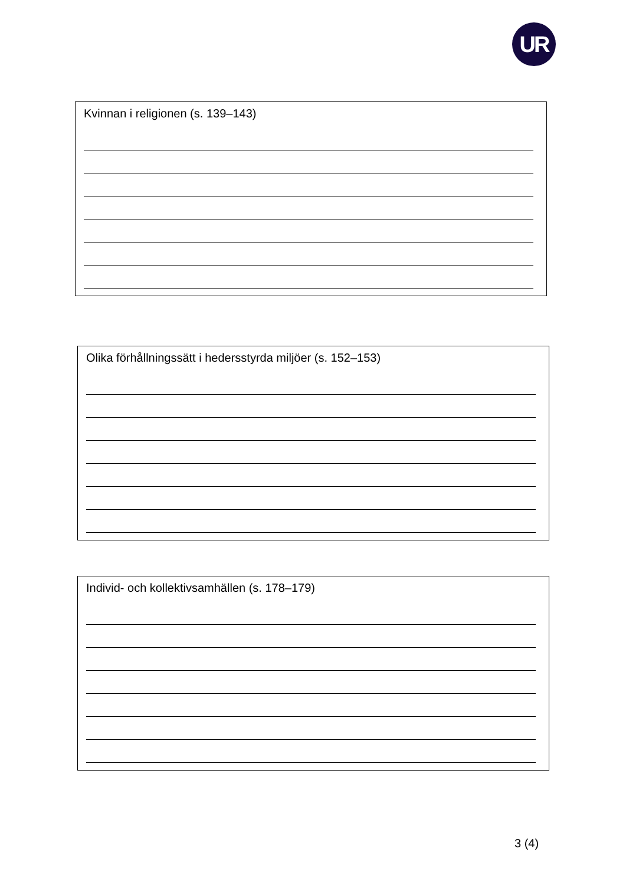UR
Kvinnan i religionen (s. 139–143)
Olika förhållningssätt i hedersstyrda miljöer (s. 152–153)
Individ- och kollektivsamhällen (s. 178–179)
3 (4)